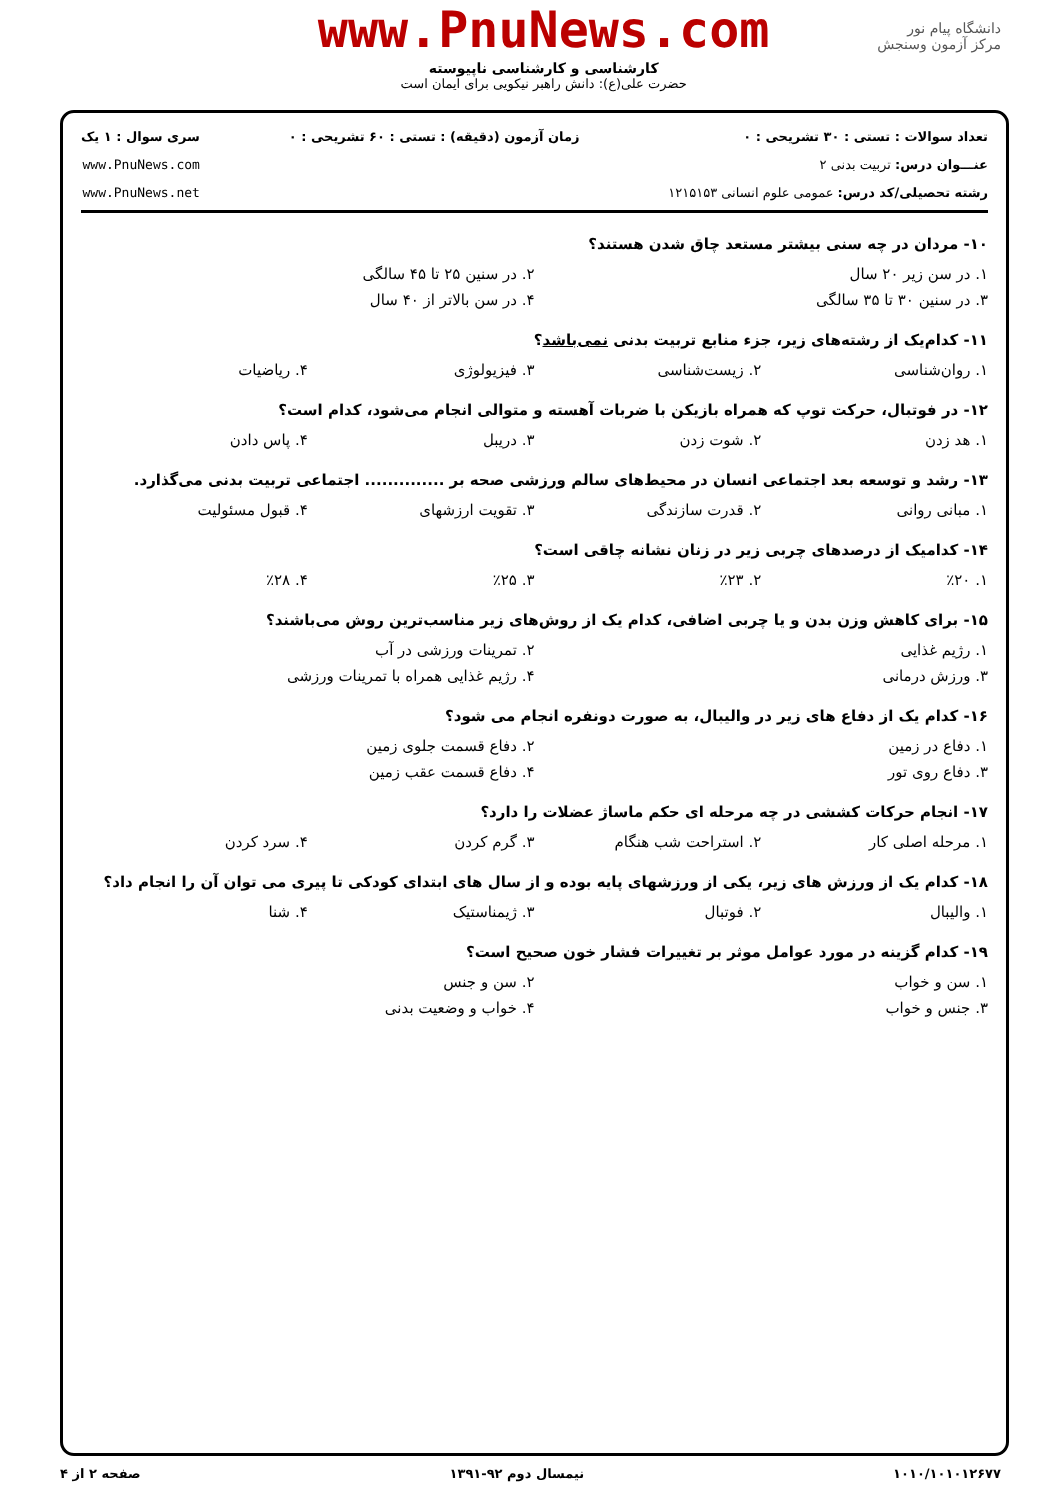دانشگاه پیام نور
مرکز آزمون وسنجش
www.PnuNews.com
کارشناسی و کارشناسی ناپیوسته
حضرت علی(ع): دانش راهبر نیکویی برای ایمان است
تعداد سوالات : تستی : ۳۰ تشریحی : ۰
عنـــوان درس: تربیت بدنی ۲
رشته تحصیلی/کد درس: عمومی علوم انسانی ۱۲۱۵۱۵۳
زمان آزمون (دقیقه) : تستی : ۶۰ تشریحی : ۰
سری سوال : ۱ یک
www.PnuNews.com
www.PnuNews.net
۱۰- مردان در چه سنی بیشتر مستعد چاق شدن هستند؟
۱. در سن زیر ۲۰ سال ۲. در سنین ۲۵ تا ۴۵ سالگی
۳. در سنین ۳۰ تا ۳۵ سالگی ۴. در سن بالاتر از ۴۰ سال
۱۱- کدام‌یک از رشته‌های زیر، جزء منابع تربیت بدنی نمی‌باشد؟
۱. روان‌شناسی ۲. زیست‌شناسی ۳. فیزیولوژی ۴. ریاضیات
۱۲- در فوتبال، حرکت توپ که همراه بازیکن با ضربات آهسته و متوالی انجام می‌شود، کدام است؟
۱. هد زدن ۲. شوت زدن ۳. دریبل ۴. پاس دادن
۱۳- رشد و توسعه بعد اجتماعی انسان در محیط‌های سالم ورزشی صحه بر .............. اجتماعی تربیت بدنی می‌گذارد.
۱. مبانی روانی ۲. قدرت سازندگی ۳. تقویت ارزشهای ۴. قبول مسئولیت
۱۴- کدامیک از درصدهای چربی زیر در زنان نشانه چاقی است؟
۱. ٪۲۰ ۲. ٪۲۳ ۳. ٪۲۵ ۴. ٪۲۸
۱۵- برای کاهش وزن بدن و یا چربی اضافی، کدام یک از روش‌های زیر مناسب‌ترین روش می‌باشند؟
۱. رژیم غذایی ۲. تمرینات ورزشی در آب
۳. ورزش درمانی ۴. رژیم غذایی همراه با تمرینات ورزشی
۱۶- کدام یک از دفاع های زیر در والیبال، به صورت دونفره انجام می شود؟
۱. دفاع در زمین ۲. دفاع قسمت جلوی زمین
۳. دفاع روی تور ۴. دفاع قسمت عقب زمین
۱۷- انجام حرکات کششی در چه مرحله ای حکم ماساژ عضلات را دارد؟
۱. مرحله اصلی کار ۲. استراحت شب هنگام ۳. گرم کردن ۴. سرد کردن
۱۸- کدام یک از ورزش های زیر، یکی از ورزشهای پایه بوده و از سال های ابتدای کودکی تا پیری می توان آن را انجام داد؟
۱. والیبال ۲. فوتبال ۳. ژیمناستیک ۴. شنا
۱۹- کدام گزینه در مورد عوامل موثر بر تغییرات فشار خون صحیح است؟
۱. سن و خواب ۲. سن و جنس
۳. جنس و خواب ۴. خواب و وضعیت بدنی
۱۰۱۰/۱۰۱۰۱۲۶۷۷ نیمسال دوم ۹۲-۱۳۹۱ صفحه ۲ از ۴